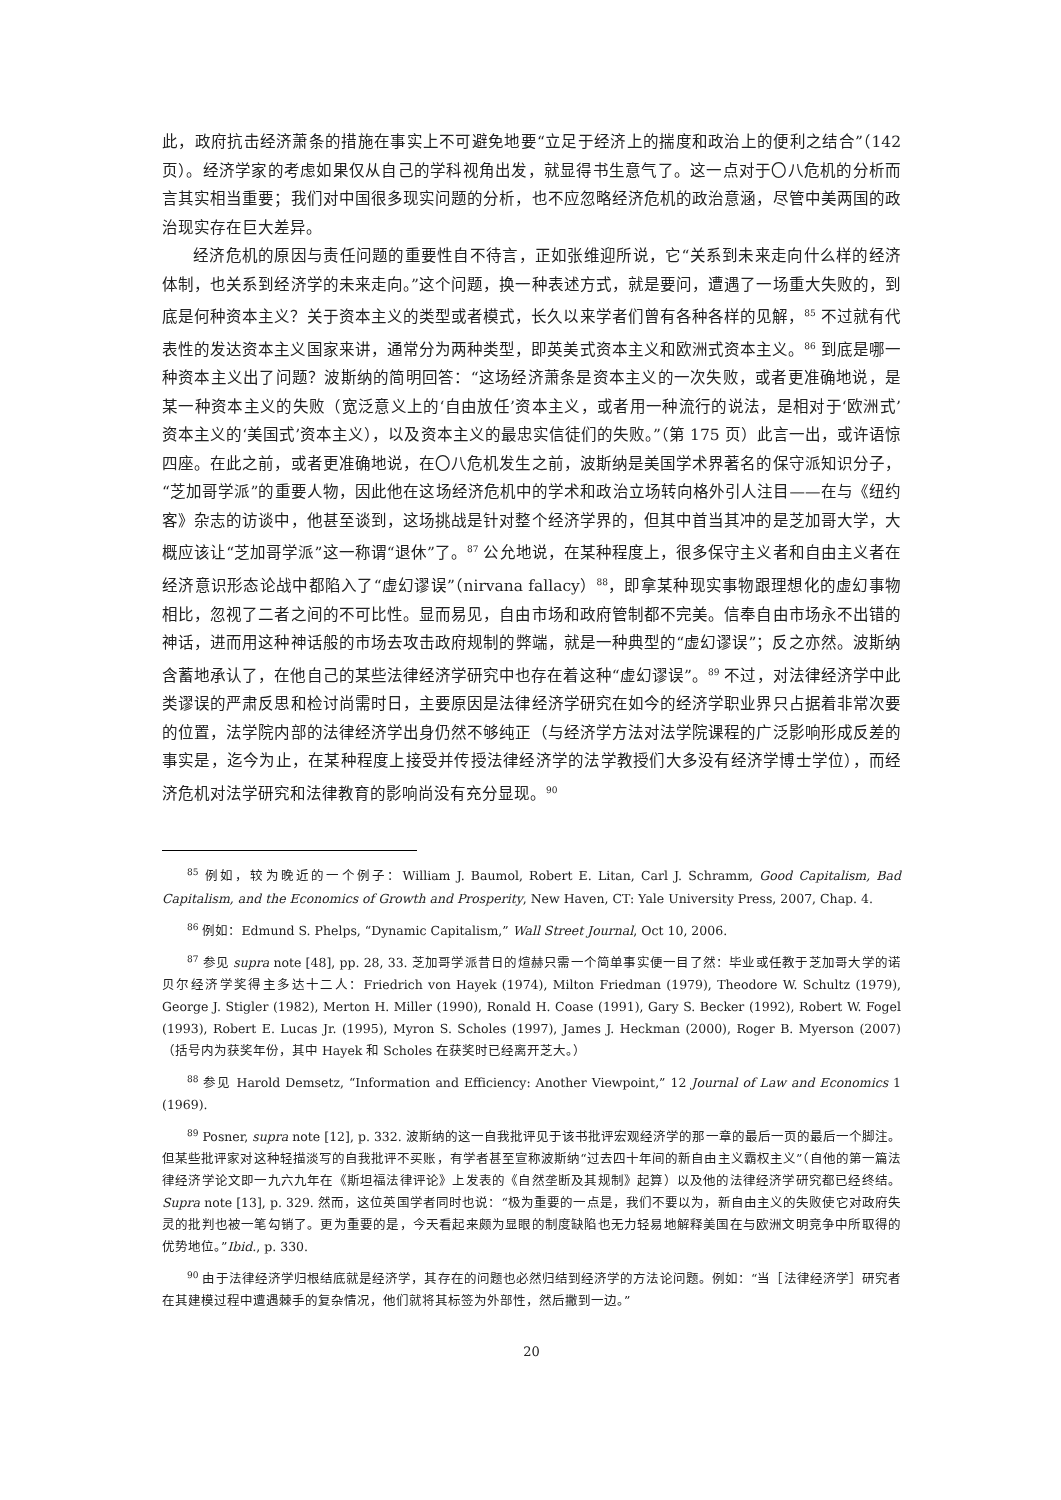此，政府抗击经济萧条的措施在事实上不可避免地要“立足于经济上的揣度和政治上的便利之结合”（142 页）。经济学家的考虑如果仅从自己的学科视角出发，就显得书生意气了。这一点对于〇八危机的分析而言其实相当重要；我们对中国很多现实问题的分析，也不应忽略经济危机的政治意涵，尽管中美两国的政治现实存在巨大差异。
经济危机的原因与责任问题的重要性自不待言，正如张维迎所说，它“关系到未来走向什么样的经济体制，也关系到经济学的未来走向。”这个问题，换一种表述方式，就是要问，遭遇了一场重大失败的，到底是何种资本主义？关于资本主义的类型或者模式，长久以来学者们曾有各种各样的见解，<sup>85</sup> 不过就有代表性的发达资本主义国家来讲，通常分为两种类型，即英美式资本主义和欧洲式资本主义。<sup>86</sup> 到底是哪一种资本主义出了问题？波斯纳的简明回答：“这场经济萧条是资本主义的一次失败，或者更准确地说，是某一种资本主义的失败（宽泛意义上的‘自由放任’资本主义，或者用一种流行的说法，是相对于‘欧洲式’资本主义的‘美国式’资本主义），以及资本主义的最忠实信徒们的失败。”（第 175 页）此言一出，或许语惊四座。在此之前，或者更准确地说，在〇八危机发生之前，波斯纳是美国学术界著名的保守派知识分子，“芝加哥学派”的重要人物，因此他在这场经济危机中的学术和政治立场转向格外引人注目——在与《纽约客》杂志的访谈中，他甚至谈到，这场挑战是针对整个经济学界的，但其中首当其冲的是芝加哥大学，大概应该让“芝加哥学派”这一称谓“退休”了。<sup>87</sup> 公允地说，在某种程度上，很多保守主义者和自由主义者在经济意识形态论战中都陷入了“虚幻谬误”（nirvana fallacy）<sup>88</sup>，即拿某种现实事物跟理想化的虚幻事物相比，忽视了二者之间的不可比性。显而易见，自由市场和政府管制都不完美。信奉自由市场永不出错的神话，进而用这种神话般的市场去攻击政府规制的弊端，就是一种典型的“虚幻谬误”；反之亦然。波斯纳含蓄地承认了，在他自己的某些法律经济学研究中也存在着这种“虚幻谬误”。<sup>89</sup> 不过，对法律经济学中此类谬误的严肃反思和检讨尚需时日，主要原因是法律经济学研究在如今的经济学职业界只占据着非常次要的位置，法学院内部的法律经济学出身仍然不够纯正（与经济学方法对法学院课程的广泛影响形成反差的事实是，迄今为止，在某种程度上接受并传授法律经济学的法学教授们大多没有经济学博士学位），而经济危机对法学研究和法律教育的影响尚没有充分显现。<sup>90</sup>
<sup>85</sup> 例如，较为晚近的一个例子：William J. Baumol, Robert E. Litan, Carl J. Schramm, Good Capitalism, Bad Capitalism, and the Economics of Growth and Prosperity, New Haven, CT: Yale University Press, 2007, Chap. 4.
<sup>86</sup> 例如：Edmund S. Phelps, “Dynamic Capitalism,” Wall Street Journal, Oct 10, 2006.
<sup>87</sup> 参见 supra note [48], pp. 28, 33. 芝加哥学派昔日的煊赫只需一个简单事实便一目了然：毕业或任教于芝加哥大学的诺贝尔经济学奖得主多达十二人：Friedrich von Hayek (1974), Milton Friedman (1979), Theodore W. Schultz (1979), George J. Stigler (1982), Merton H. Miller (1990), Ronald H. Coase (1991), Gary S. Becker (1992), Robert W. Fogel (1993), Robert E. Lucas Jr. (1995), Myron S. Scholes (1997), James J. Heckman (2000), Roger B. Myerson (2007)（括号内为获奖年份，其中 Hayek 和 Scholes 在获奖时已经离开芝大。）
<sup>88</sup> 参见 Harold Demsetz, “Information and Efficiency: Another Viewpoint,” 12 Journal of Law and Economics 1 (1969).
<sup>89</sup> Posner, supra note [12], p. 332. 波斯纳的这一自我批评见于该书批评宏观经济学的那一章的最后一页的最后一个脚注。但某些批评家对这种轻描淡写的自我批评不买账，有学者甚至宣称波斯纳“过去四十年间的新自由主义霸权主义”（自他的第一篇法律经济学论文即一九六九年在《斯坦福法律评论》上发表的《自然垄断及其规制》起算）以及他的法律经济学研究都已经终结。Supra note [13], p. 329. 然而，这位英国学者同时也说：“极为重要的一点是，我们不要以为，新自由主义的失败使它对政府失灵的批判也被一笔勾销了。更为重要的是，今天看起来颇为显眼的制度缺陷也无力轻易地解释美国在与欧洲文明竞争中所取得的优势地位。”Ibid., p. 330.
<sup>90</sup> 由于法律经济学归根结底就是经济学，其存在的问题也必然归结到经济学的方法论问题。例如：“当［法律经济学］研究者在其建模过程中遭遇棘手的复杂情况，他们就将其标签为外部性，然后撇到一边。”
20